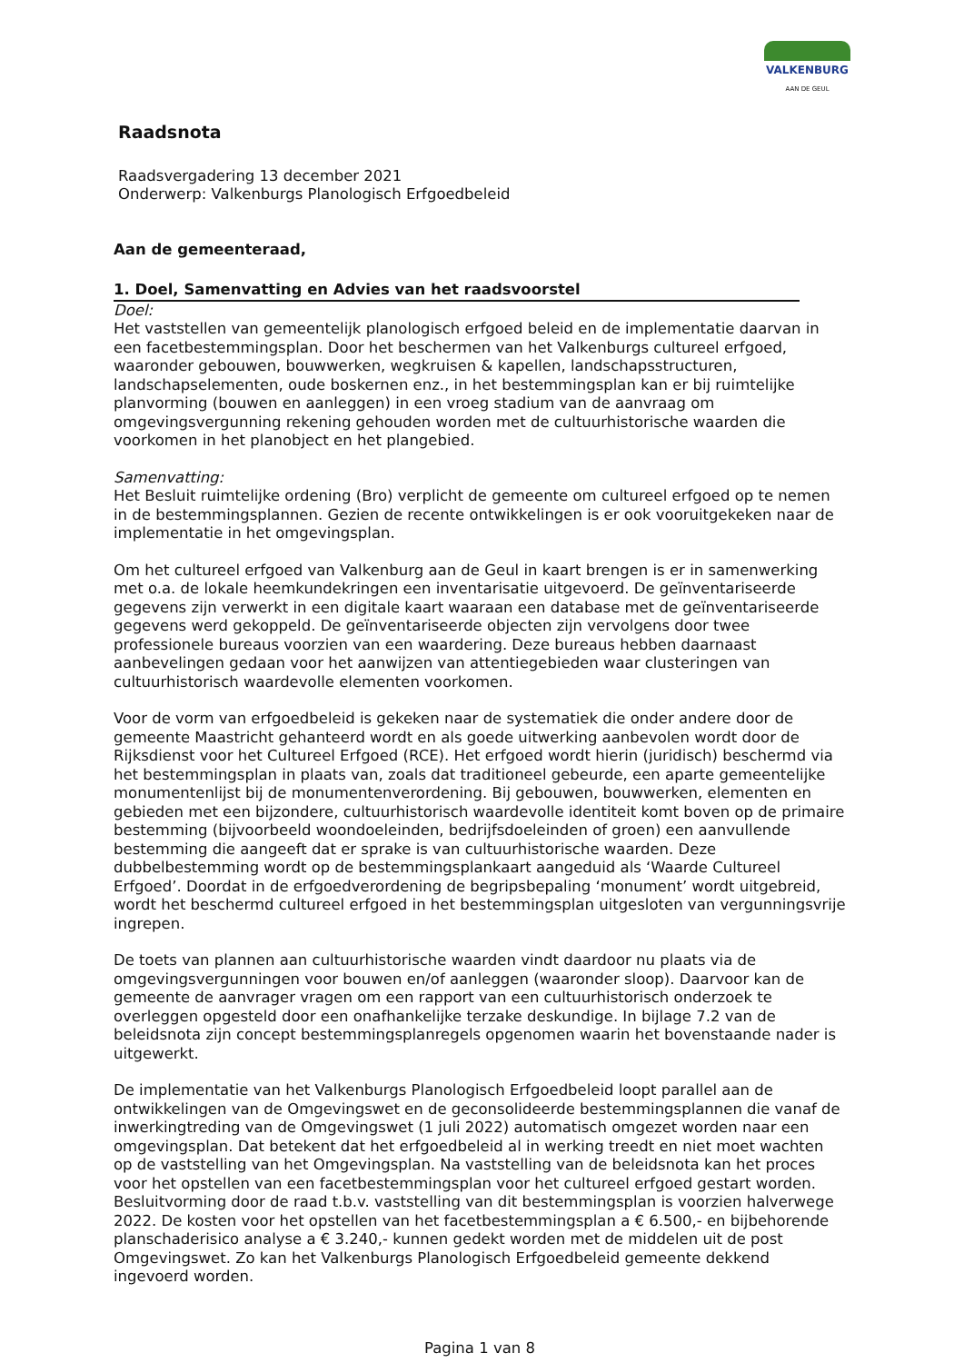VALKENBURG
AAN DE GEUL
Raadsnota
Raadsvergadering 13 december 2021
Onderwerp: Valkenburgs Planologisch Erfgoedbeleid
Aan de gemeenteraad,
1. Doel, Samenvatting en Advies van het raadsvoorstel
Doel:
Het vaststellen van gemeentelijk planologisch erfgoed beleid en de implementatie daarvan in een facetbestemmingsplan. Door het beschermen van het Valkenburgs cultureel erfgoed, waaronder gebouwen, bouwwerken, wegkruisen & kapellen, landschapsstructuren, landschapselementen, oude boskernen enz., in het bestemmingsplan kan er bij ruimtelijke planvorming (bouwen en aanleggen) in een vroeg stadium van de aanvraag om omgevingsvergunning rekening gehouden worden met de cultuurhistorische waarden die voorkomen in het planobject en het plangebied.
Samenvatting:
Het Besluit ruimtelijke ordening (Bro) verplicht de gemeente om cultureel erfgoed op te nemen in de bestemmingsplannen. Gezien de recente ontwikkelingen is er ook vooruitgekeken naar de implementatie in het omgevingsplan.
Om het cultureel erfgoed van Valkenburg aan de Geul in kaart brengen is er in samenwerking met o.a. de lokale heemkundekringen een inventarisatie uitgevoerd. De geïnventariseerde gegevens zijn verwerkt in een digitale kaart waaraan een database met de geïnventariseerde gegevens werd gekoppeld. De geïnventariseerde objecten zijn vervolgens door twee professionele bureaus voorzien van een waardering. Deze bureaus hebben daarnaast aanbevelingen gedaan voor het aanwijzen van attentiegebieden waar clusteringen van cultuurhistorisch waardevolle elementen voorkomen.
Voor de vorm van erfgoedbeleid is gekeken naar de systematiek die onder andere door de gemeente Maastricht gehanteerd wordt en als goede uitwerking aanbevolen wordt door de Rijksdienst voor het Cultureel Erfgoed (RCE). Het erfgoed wordt hierin (juridisch) beschermd via het bestemmingsplan in plaats van, zoals dat traditioneel gebeurde, een aparte gemeentelijke monumentenlijst bij de monumentenverordening. Bij gebouwen, bouwwerken, elementen en gebieden met een bijzondere, cultuurhistorisch waardevolle identiteit komt boven op de primaire bestemming (bijvoorbeeld woondoeleinden, bedrijfsdoeleinden of groen) een aanvullende bestemming die aangeeft dat er sprake is van cultuurhistorische waarden. Deze dubbelbestemming wordt op de bestemmingsplankaart aangeduid als ‘Waarde Cultureel Erfgoed’. Doordat in de erfgoedverordening de begripsbepaling ‘monument’ wordt uitgebreid, wordt het beschermd cultureel erfgoed in het bestemmingsplan uitgesloten van vergunningsvrije ingrepen.
De toets van plannen aan cultuurhistorische waarden vindt daardoor nu plaats via de omgevingsvergunningen voor bouwen en/of aanleggen (waaronder sloop). Daarvoor kan de gemeente de aanvrager vragen om een rapport van een cultuurhistorisch onderzoek te overleggen opgesteld door een onafhankelijke terzake deskundige. In bijlage 7.2 van de beleidsnota zijn concept bestemmingsplanregels opgenomen waarin het bovenstaande nader is uitgewerkt.
De implementatie van het Valkenburgs Planologisch Erfgoedbeleid loopt parallel aan de ontwikkelingen van de Omgevingswet en de geconsolideerde bestemmingsplannen die vanaf de inwerkingtreding van de Omgevingswet (1 juli 2022) automatisch omgezet worden naar een omgevingsplan. Dat betekent dat het erfgoedbeleid al in werking treedt en niet moet wachten op de vaststelling van het Omgevingsplan. Na vaststelling van de beleidsnota kan het proces voor het opstellen van een facetbestemmingsplan voor het cultureel erfgoed gestart worden. Besluitvorming door de raad t.b.v. vaststelling van dit bestemmingsplan is voorzien halverwege 2022. De kosten voor het opstellen van het facetbestemmingsplan a € 6.500,- en bijbehorende planschaderisico analyse a € 3.240,- kunnen gedekt worden met de middelen uit de post Omgevingswet. Zo kan het Valkenburgs Planologisch Erfgoedbeleid gemeente dekkend ingevoerd worden.
Pagina 1 van 8